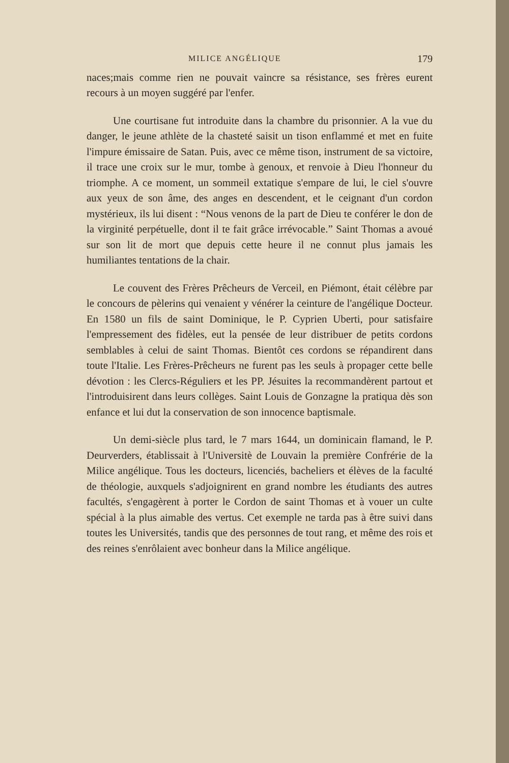MILICE ANGÉLIQUE 179
naces;mais comme rien ne pouvait vaincre sa résistance, ses frères eurent recours à un moyen suggéré par l'enfer.
Une courtisane fut introduite dans la chambre du prisonnier. A la vue du danger, le jeune athlète de la chasteté saisit un tison enflammé et met en fuite l'impure émissaire de Satan. Puis, avec ce même tison, instrument de sa victoire, il trace une croix sur le mur, tombe à genoux, et renvoie à Dieu l'honneur du triomphe. A ce moment, un sommeil extatique s'empare de lui, le ciel s'ouvre aux yeux de son âme, des anges en descendent, et le ceignant d'un cordon mystérieux, ils lui disent : “Nous venons de la part de Dieu te conférer le don de la virginité perpétuelle, dont il te fait grâce irrévocable.” Saint Thomas a avoué sur son lit de mort que depuis cette heure il ne connut plus jamais les humiliantes tentations de la chair.
Le couvent des Frères Prêcheurs de Verceil, en Piémont, était célèbre par le concours de pèlerins qui venaient y vénérer la ceinture de l'angélique Docteur. En 1580 un fils de saint Dominique, le P. Cyprien Uberti, pour satisfaire l'empressement des fidèles, eut la pensée de leur distribuer de petits cordons semblables à celui de saint Thomas. Bientôt ces cordons se répandirent dans toute l'Italie. Les Frères-Prêcheurs ne furent pas les seuls à propager cette belle dévotion : les Clercs-Réguliers et les PP. Jésuites la recommandèrent partout et l'introduisirent dans leurs collèges. Saint Louis de Gonzagne la pratiqua dès son enfance et lui dut la conservation de son innocence baptismale.
Un demi-siècle plus tard, le 7 mars 1644, un dominicain flamand, le P. Deurverders, établissait à l'Universitè de Louvain la première Confrérie de la Milice angélique. Tous les docteurs, licenciés, bacheliers et élèves de la faculté de théologie, auxquels s'adjoignirent en grand nombre les étudiants des autres facultés, s'engagèrent à porter le Cordon de saint Thomas et à vouer un culte spécial à la plus aimable des vertus. Cet exemple ne tarda pas à être suivi dans toutes les Universités, tandis que des personnes de tout rang, et même des rois et des reines s'enrôlaient avec bonheur dans la Milice angélique.